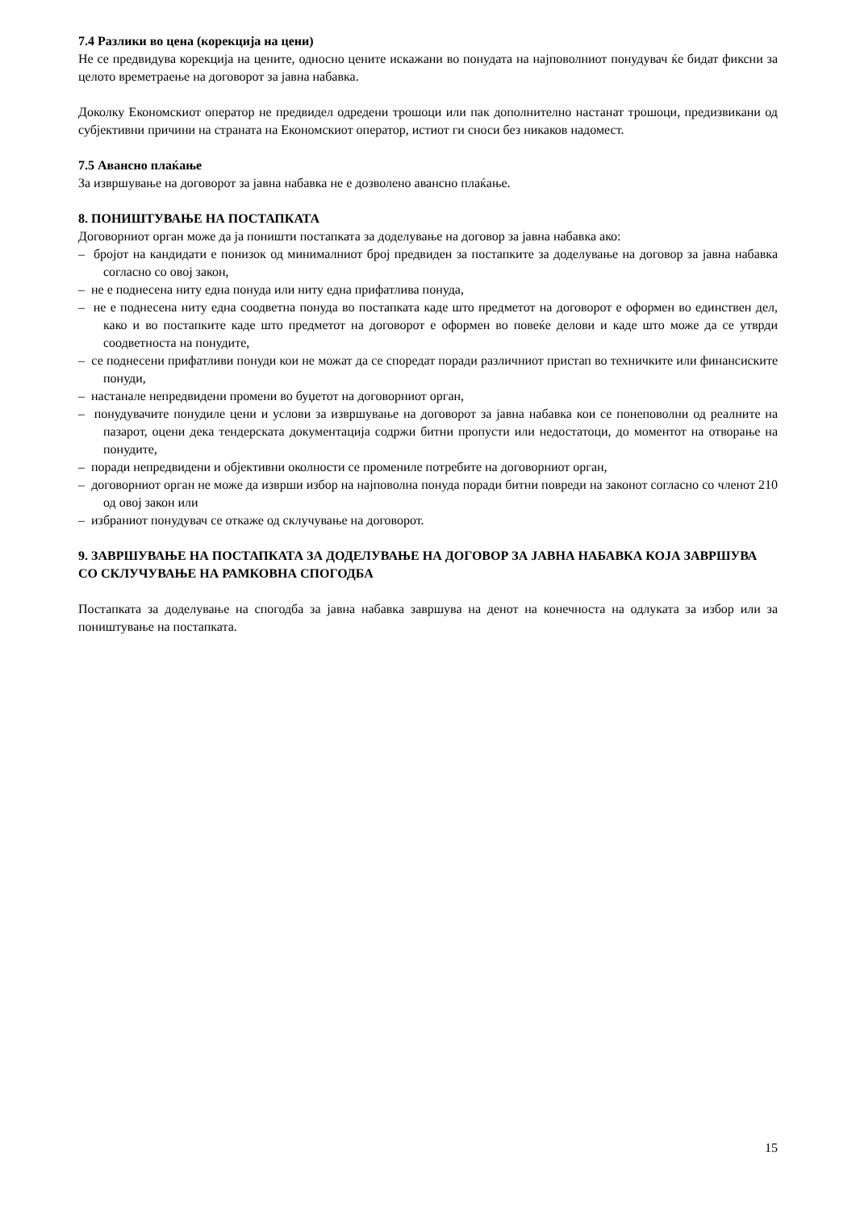7.4 Разлики во цена (корекција на цени)
Не се предвидува корекција на цените, односно цените искажани во понудата на најповолниот понудувач ќе бидат фиксни за целото времетраење на договорот за јавна набавка.
Доколку Економскиот оператор не предвидел одредени трошоци или пак дополнително настанат трошоци, предизвикани од субјективни причини на страната на Економскиот оператор, истиот ги сноси без никаков надомест.
7.5 Авансно плаќање
За извршување на договорот за јавна набавка не е дозволено авансно плаќање.
8. ПОНИШТУВАЊЕ НА ПОСТАПКАТА
Договорниот орган може да ја поништи постапката за доделување на договор за јавна набавка ако:
– бројот на кандидати е понизок од минималниот број предвиден за постапките за доделување на договор за јавна набавка согласно со овој закон,
– не е поднесена ниту една понуда или ниту една прифатлива понуда,
– не е поднесена ниту една соодветна понуда во постапката каде што предметот на договорот е оформен во единствен дел, како и во постапките каде што предметот на договорот е оформен во повеќе делови и каде што може да се утврди соодветноста на понудите,
– се поднесени прифатливи понуди кои не можат да се споредат поради различниот пристап во техничките или финансиските понуди,
– настанале непредвидени промени во буџетот на договорниот орган,
– понудувачите понудиле цени и услови за извршување на договорот за јавна набавка кои се понеповолни од реалните на пазарот, оцени дека тендерската документација содржи битни пропусти или недостатоци, до моментот на отворање на понудите,
– поради непредвидени и објективни околности се промениле потребите на договорниот орган,
– договорниот орган не може да изврши избор на најповолна понуда поради битни повреди на законот согласно со членот 210 од овој закон или
– избраниот понудувач се откаже од склучување на договорот.
9. ЗАВРШУВАЊЕ НА ПОСТАПКАТА ЗА ДОДЕЛУВАЊЕ НА ДОГОВОР ЗА ЈАВНА НАБАВКА КОЈА ЗАВРШУВА СО СКЛУЧУВАЊЕ НА РАМКОВНА СПОГОДБА
Постапката за доделување на спогодба за јавна набавка завршува на денот на конечноста на одлуката за избор или за поништување на постапката.
15